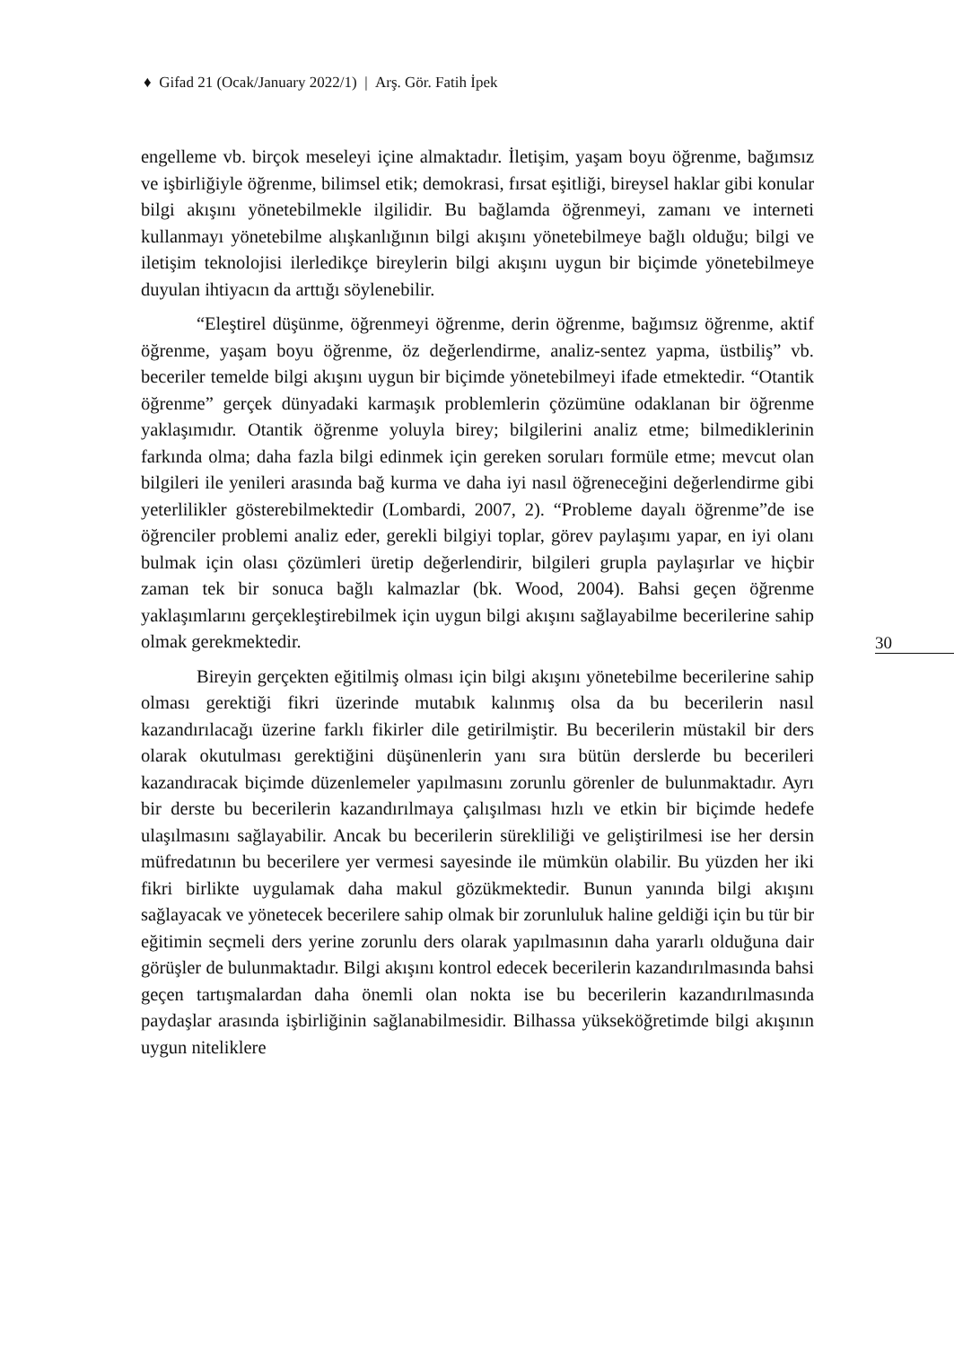♦ Gifad 21 (Ocak/January 2022/1) | Arş. Gör. Fatih İpek
engelleme vb. birçok meseleyi içine almaktadır. İletişim, yaşam boyu öğrenme, bağımsız ve işbirliğiyle öğrenme, bilimsel etik; demokrasi, fırsat eşitliği, bireysel haklar gibi konular bilgi akışını yönetebilmekle ilgilidir. Bu bağlamda öğrenmeyi, zamanı ve interneti kullanmayı yönetebilme alışkanlığının bilgi akışını yönetebilmeye bağlı olduğu; bilgi ve iletişim teknolojisi ilerledikçe bireylerin bilgi akışını uygun bir biçimde yönetebilmeye duyulan ihtiyacın da arttığı söylenebilir.
“Eleştirel düşünme, öğrenmeyi öğrenme, derin öğrenme, bağımsız öğrenme, aktif öğrenme, yaşam boyu öğrenme, öz değerlendirme, analiz-sentez yapma, üstbiliş” vb. beceriler temelde bilgi akışını uygun bir biçimde yönetebilmeyi ifade etmektedir. “Otantik öğrenme” gerçek dünyadaki karmaşık problemlerin çözümüne odaklanan bir öğrenme yaklaşımıdır. Otantik öğrenme yoluyla birey; bilgilerini analiz etme; bilmediklerinin farkında olma; daha fazla bilgi edinmek için gereken soruları formüle etme; mevcut olan bilgileri ile yenileri arasında bağ kurma ve daha iyi nasıl öğreneceğini değerlendirme gibi yeterlilikler gösterebilmektedir (Lombardi, 2007, 2). “Probleme dayalı öğrenme”de ise öğrenciler problemi analiz eder, gerekli bilgiyi toplar, görev paylaşımı yapar, en iyi olanı bulmak için olası çözümleri üretip değerlendirir, bilgileri grupla paylaşırlar ve hiçbir zaman tek bir sonuca bağlı kalmazlar (bk. Wood, 2004). Bahsi geçen öğrenme yaklaşımlarını gerçekleştirebilmek için uygun bilgi akışını sağlayabilme becerilerine sahip olmak gerekmektedir.
Bireyin gerçekten eğitilmiş olması için bilgi akışını yönetebilme becerilerine sahip olması gerektiği fikri üzerinde mutabık kalınmış olsa da bu becerilerin nasıl kazandırılacağı üzerine farklı fikirler dile getirilmiştir. Bu becerilerin müstakil bir ders olarak okutulması gerektiğini düşünenlerin yanı sıra bütün derslerde bu becerileri kazandıracak biçimde düzenlemeler yapılmasını zorunlu görenler de bulunmaktadır. Ayrı bir derste bu becerilerin kazandırılmaya çalışılması hızlı ve etkin bir biçimde hedefe ulaşılmasını sağlayabilir. Ancak bu becerilerin sürekliliği ve geliştirilmesi ise her dersin müfredatının bu becerilere yer vermesi sayesinde ile mümkün olabilir. Bu yüzden her iki fikri birlikte uygulamak daha makul gözükmektedir. Bunun yanında bilgi akışını sağlayacak ve yönetecek becerilere sahip olmak bir zorunluluk haline geldiği için bu tür bir eğitimin seçmeli ders yerine zorunlu ders olarak yapılmasının daha yararlı olduğuna dair görüşler de bulunmaktadır. Bilgi akışını kontrol edecek becerilerin kazandırılmasında bahsi geçen tartışmalardan daha önemli olan nokta ise bu becerilerin kazandırılmasında paydaşlar arasında işbirliğinin sağlanabilmesidir. Bilhassa yükseköğretimde bilgi akışının uygun niteliklere
30